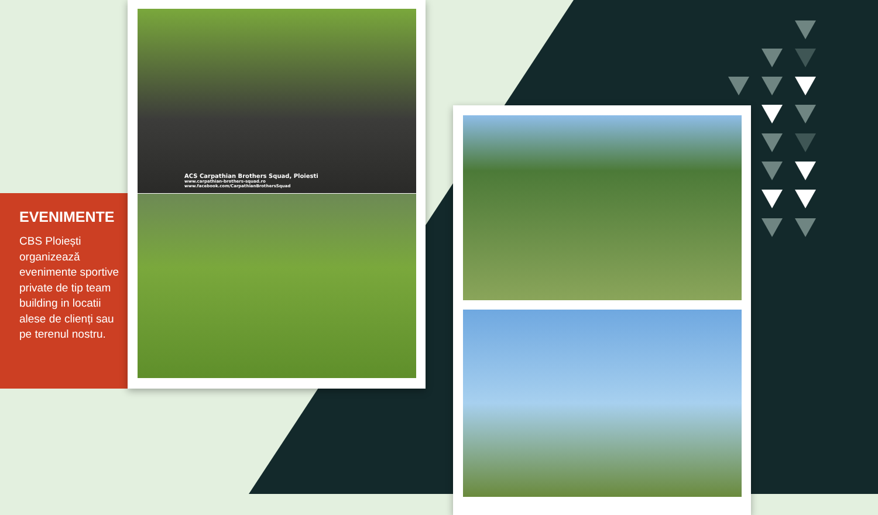EVENIMENTE
CBS Ploiești organizează evenimente sportive private de tip team building in locatii alese de clienți sau pe terenul nostru.
ACS Carpathian Brothers Squad, Ploiesti
www.carpathian-brothers-squad.ro
www.facebook.com/CarpathianBrothersSquad